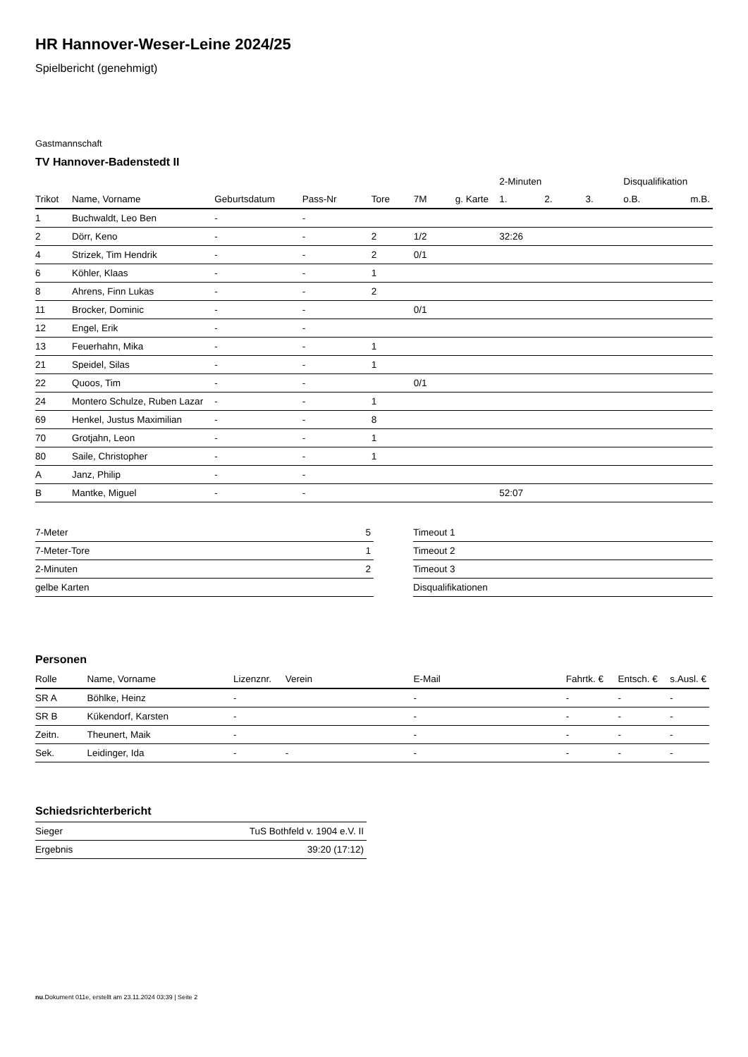HR Hannover-Weser-Leine 2024/25
Spielbericht (genehmigt)
Gastmannschaft
TV Hannover-Badenstedt II
| | | | | | | | 2-Minuten | | | Disqualifikation | |
| --- | --- | --- | --- | --- | --- | --- | --- | --- | --- | --- | --- |
| Trikot | Name, Vorname | Geburtsdatum | Pass-Nr | Tore | 7M | g. Karte | 1. | 2. | 3. | o.B. | m.B. |
| 1 | Buchwaldt, Leo Ben | - | - | | | | | | | | |
| 2 | Dörr, Keno | - | - | 2 | 1/2 | | 32:26 | | | | |
| 4 | Strizek, Tim Hendrik | - | - | 2 | 0/1 | | | | | | |
| 6 | Köhler, Klaas | - | - | 1 | | | | | | | |
| 8 | Ahrens, Finn Lukas | - | - | 2 | | | | | | | |
| 11 | Brocker, Dominic | - | - | | 0/1 | | | | | | |
| 12 | Engel, Erik | - | - | | | | | | | | |
| 13 | Feuerhahn, Mika | - | - | 1 | | | | | | | |
| 21 | Speidel, Silas | - | - | 1 | | | | | | | |
| 22 | Quoos, Tim | - | - | | 0/1 | | | | | | |
| 24 | Montero Schulze, Ruben Lazar | - | - | 1 | | | | | | | |
| 69 | Henkel, Justus Maximilian | - | - | 8 | | | | | | | |
| 70 | Grotjahn, Leon | - | - | 1 | | | | | | | |
| 80 | Saile, Christopher | - | - | 1 | | | | | | | |
| A | Janz, Philip | - | - | | | | | | | | |
| B | Mantke, Miguel | - | - | | | | 52:07 | | | | |
| 7-Meter | 5 |
| 7-Meter-Tore | 1 |
| 2-Minuten | 2 |
| gelbe Karten | |
| Timeout 1 |
| Timeout 2 |
| Timeout 3 |
| Disqualifikationen |
Personen
| Rolle | Name, Vorname | Lizenznr. | Verein | E-Mail | Fahrtk. € | Entsch. € | s.Ausl. € |
| --- | --- | --- | --- | --- | --- | --- | --- |
| SR A | Böhlke, Heinz | - | | - | - | - | - |
| SR B | Kükendorf, Karsten | - | | - | - | - | - |
| Zeitn. | Theunert, Maik | - | | - | - | - | - |
| Sek. | Leidinger, Ida | - | - | - | - | - | - |
Schiedsrichterbericht
| Sieger | TuS Bothfeld v. 1904 e.V. II |
| Ergebnis | 39:20 (17:12) |
nu.Dokument 011e, erstellt am 23.11.2024 03:39 | Seite 2